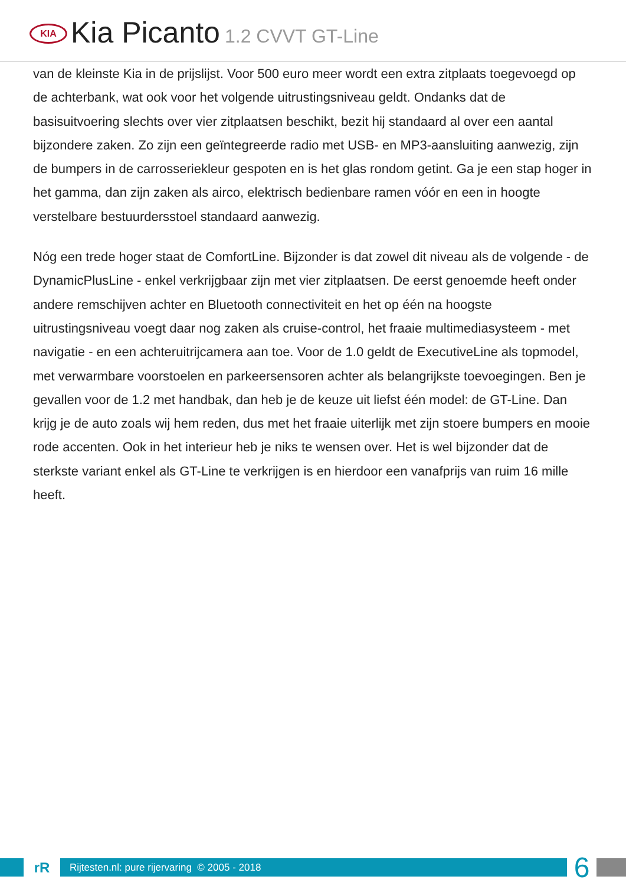KIA
Kia Picanto 1.2 CVVT GT-Line
van de kleinste Kia in de prijslijst. Voor 500 euro meer wordt een extra zitplaats toegevoegd op de achterbank, wat ook voor het volgende uitrustingsniveau geldt. Ondanks dat de basisuitvoering slechts over vier zitplaatsen beschikt, bezit hij standaard al over een aantal bijzondere zaken. Zo zijn een geïntegreerde radio met USB- en MP3-aansluiting aanwezig, zijn de bumpers in de carrosseriekleur gespoten en is het glas rondom getint. Ga je een stap hoger in het gamma, dan zijn zaken als airco, elektrisch bedienbare ramen vóór en een in hoogte verstelbare bestuurdersstoel standaard aanwezig.
Nóg een trede hoger staat de ComfortLine. Bijzonder is dat zowel dit niveau als de volgende - de DynamicPlusLine - enkel verkrijgbaar zijn met vier zitplaatsen. De eerst genoemde heeft onder andere remschijven achter en Bluetooth connectiviteit en het op één na hoogste uitrustingsniveau voegt daar nog zaken als cruise-control, het fraaie multimediasysteem - met navigatie - en een achteruitrijcamera aan toe. Voor de 1.0 geldt de ExecutiveLine als topmodel, met verwarmbare voorstoelen en parkeersensoren achter als belangrijkste toevoegingen. Ben je gevallen voor de 1.2 met handbak, dan heb je de keuze uit liefst één model: de GT-Line. Dan krijg je de auto zoals wij hem reden, dus met het fraaie uiterlijk met zijn stoere bumpers en mooie rode accenten. Ook in het interieur heb je niks te wensen over. Het is wel bijzonder dat de sterkste variant enkel als GT-Line te verkrijgen is en hierdoor een vanafprijs van ruim 16 mille heeft.
rR
Rijtesten.nl: pure rijervaring © 2005 - 2018
6